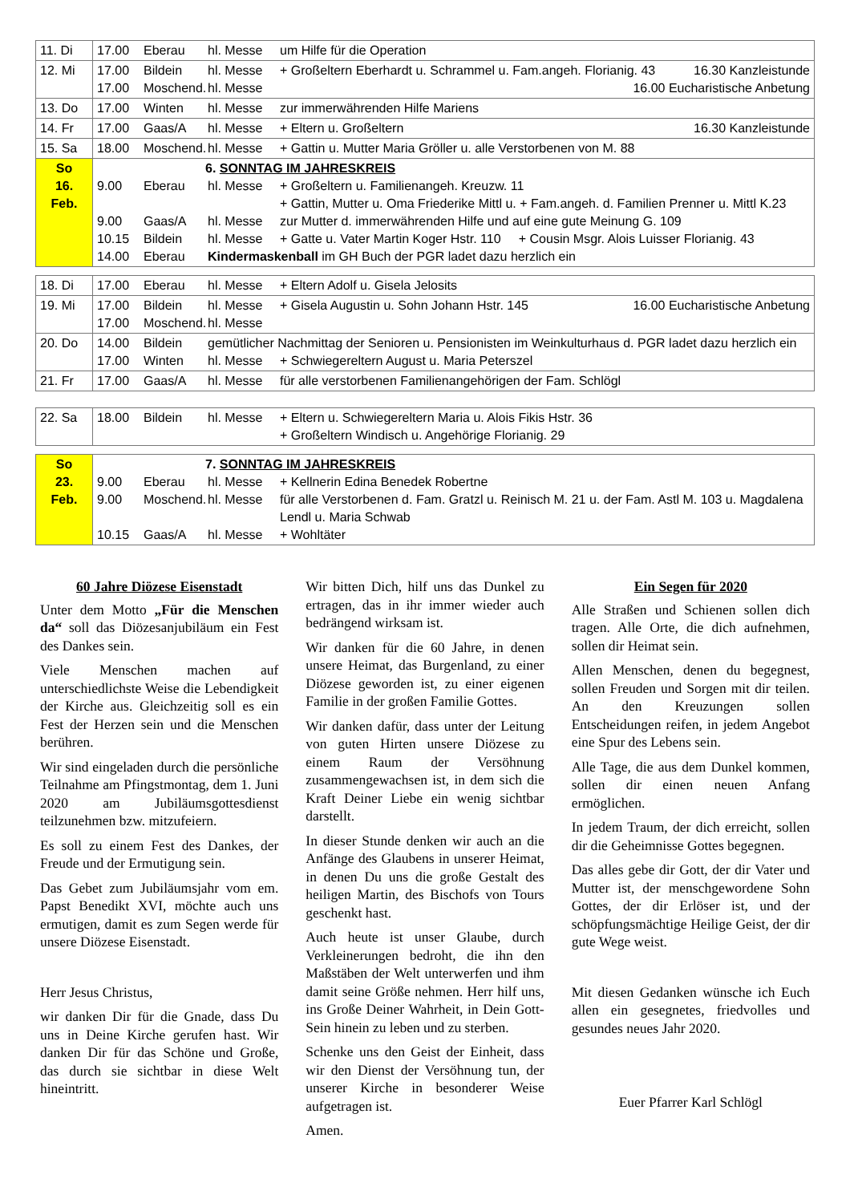| 11. Di | 17.00 Eberau hl. Messe um Hilfe für die Operation |
| 12. Mi | 17.00 Bildein hl. Messe + Großeltern Eberhardt u. Schrammel u. Fam.angeh. Florianig. 43 16.30 Kanzleistunde 17.00 Moschend. hl. Messe 16.00 Eucharistische Anbetung |
| 13. Do | 17.00 Winten hl. Messe zur immerwährenden Hilfe Mariens |
| 14. Fr | 17.00 Gaas/A hl. Messe + Eltern u. Großeltern 16.30 Kanzleistunde |
| 15. Sa | 18.00 Moschend. hl. Messe + Gattin u. Mutter Maria Gröller u. alle Verstorbenen von M. 88 |
| So 16. Feb. | 6. SONNTAG IM JAHRESKREIS 9.00 Eberau hl. Messe + Großeltern u. Familienangeh. Kreuzw. 11 + Gattin, Mutter u. Oma Friederike Mittl u. + Fam.angeh. d. Familien Prenner u. Mittl K.23 9.00 Gaas/A hl. Messe zur Mutter d. immerwährenden Hilfe und auf eine gute Meinung G. 109 10.15 Bildein hl. Messe + Gatte u. Vater Martin Koger Hstr. 110 + Cousin Msgr. Alois Luisser Florianig. 43 14.00 Eberau Kindermaskenball im GH Buch der PGR ladet dazu herzlich ein |
| 18. Di | 17.00 Eberau hl. Messe + Eltern Adolf u. Gisela Jelosits |
| 19. Mi | 17.00 Bildein hl. Messe + Gisela Augustin u. Sohn Johann Hstr. 145 16.00 Eucharistische Anbetung 17.00 Moschend. hl. Messe |
| 20. Do | 14.00 Bildein gemütlicher Nachmittag der Senioren u. Pensionisten im Weinkulturhaus d. PGR ladet dazu herzlich ein 17.00 Winten hl. Messe + Schwiegereltern August u. Maria Peterszel |
| 21. Fr | 17.00 Gaas/A hl. Messe für alle verstorbenen Familienangehörigen der Fam. Schlögl |
| 22. Sa | 18.00 Bildein hl. Messe + Eltern u. Schwiegereltern Maria u. Alois Fikis Hstr. 36 + Großeltern Windisch u. Angehörige Florianig. 29 |
| So 23. Feb. | 7. SONNTAG IM JAHRESKREIS 9.00 Eberau hl. Messe + Kellnerin Edina Benedek Robertne 9.00 Moschend. hl. Messe für alle Verstorbenen d. Fam. Gratzl u. Reinisch M. 21 u. der Fam. Astl M. 103 u. Magdalena Lendl u. Maria Schwab 10.15 Gaas/A hl. Messe + Wohltäter |
60 Jahre Diözese Eisenstadt
Unter dem Motto „Für die Menschen da“ soll das Diözesanjubiläum ein Fest des Dankes sein.
Viele Menschen machen auf unterschiedlichste Weise die Lebendigkeit der Kirche aus. Gleichzeitig soll es ein Fest der Herzen sein und die Menschen berühren.
Wir sind eingeladen durch die persönliche Teilnahme am Pfingstmontag, dem 1. Juni 2020 am Jubiläumsgottesdienst teilzunehmen bzw. mitzufeiern.
Es soll zu einem Fest des Dankes, der Freude und der Ermutigung sein.
Das Gebet zum Jubiläumsjahr vom em. Papst Benedikt XVI, möchte auch uns ermutigen, damit es zum Segen werde für unsere Diözese Eisenstadt.
Herr Jesus Christus,
wir danken Dir für die Gnade, dass Du uns in Deine Kirche gerufen hast. Wir danken Dir für das Schöne und Große, das durch sie sichtbar in diese Welt hineintritt.
Wir bitten Dich, hilf uns das Dunkel zu ertragen, das in ihr immer wieder auch bedrängend wirksam ist.
Wir danken für die 60 Jahre, in denen unsere Heimat, das Burgenland, zu einer Diözese geworden ist, zu einer eigenen Familie in der großen Familie Gottes.
Wir danken dafür, dass unter der Leitung von guten Hirten unsere Diözese zu einem Raum der Versöhnung zusammengewachsen ist, in dem sich die Kraft Deiner Liebe ein wenig sichtbar darstellt.
In dieser Stunde denken wir auch an die Anfänge des Glaubens in unserer Heimat, in denen Du uns die große Gestalt des heiligen Martin, des Bischofs von Tours geschenkt hast.
Auch heute ist unser Glaube, durch Verkleinerungen bedroht, die ihn den Maßstäben der Welt unterwerfen und ihm damit seine Größe nehmen. Herr hilf uns, ins Große Deiner Wahrheit, in Dein Gott-Sein hinein zu leben und zu sterben.
Schenke uns den Geist der Einheit, dass wir den Dienst der Versöhnung tun, der unserer Kirche in besonderer Weise aufgetragen ist.
Amen.
Ein Segen für 2020
Alle Straßen und Schienen sollen dich tragen. Alle Orte, die dich aufnehmen, sollen dir Heimat sein.
Allen Menschen, denen du begegnest, sollen Freuden und Sorgen mit dir teilen. An den Kreuzungen sollen Entscheidungen reifen, in jedem Angebot eine Spur des Lebens sein.
Alle Tage, die aus dem Dunkel kommen, sollen dir einen neuen Anfang ermöglichen.
In jedem Traum, der dich erreicht, sollen dir die Geheimnisse Gottes begegnen.
Das alles gebe dir Gott, der dir Vater und Mutter ist, der menschgewordene Sohn Gottes, der dir Erlöser ist, und der schöpfungsmächtige Heilige Geist, der dir gute Wege weist.
Mit diesen Gedanken wünsche ich Euch allen ein gesegnetes, friedvolles und gesundes neues Jahr 2020.
Euer Pfarrer Karl Schlögl